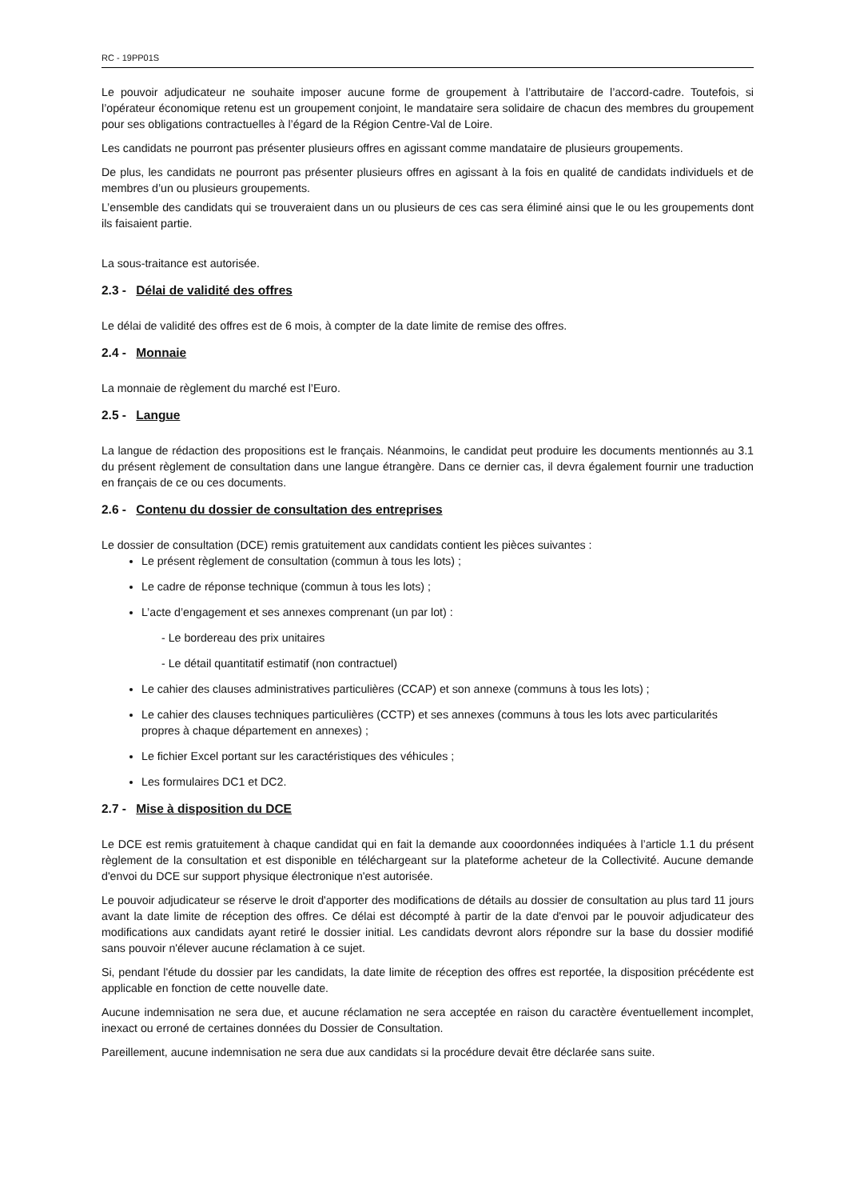RC - 19PP01S
Le pouvoir adjudicateur ne souhaite imposer aucune forme de groupement à l’attributaire de l’accord-cadre. Toutefois, si l’opérateur économique retenu est un groupement conjoint, le mandataire sera solidaire de chacun des membres du groupement pour ses obligations contractuelles à l’égard de la Région Centre-Val de Loire.
Les candidats ne pourront pas présenter plusieurs offres en agissant comme mandataire de plusieurs groupements.
De plus, les candidats ne pourront pas présenter plusieurs offres en agissant à la fois en qualité de candidats individuels et de membres d’un ou plusieurs groupements.
L’ensemble des candidats qui se trouveraient dans un ou plusieurs de ces cas sera éliminé ainsi que le ou les groupements dont ils faisaient partie.
La sous-traitance est autorisée.
2.3 - Délai de validité des offres
Le délai de validité des offres est de 6 mois, à compter de la date limite de remise des offres.
2.4 - Monnaie
La monnaie de règlement du marché est l’Euro.
2.5 - Langue
La langue de rédaction des propositions est le français. Néanmoins, le candidat peut produire les documents mentionnés au 3.1 du présent règlement de consultation dans une langue étrangère. Dans ce dernier cas, il devra également fournir une traduction en français de ce ou ces documents.
2.6 - Contenu du dossier de consultation des entreprises
Le dossier de consultation (DCE) remis gratuitement aux candidats contient les pièces suivantes :
Le présent règlement de consultation (commun à tous les lots) ;
Le cadre de réponse technique (commun à tous les lots) ;
L’acte d’engagement et ses annexes comprenant (un par lot) :
- Le bordereau des prix unitaires
- Le détail quantitatif estimatif (non contractuel)
Le cahier des clauses administratives particulières (CCAP) et son annexe (communs à tous les lots) ;
Le cahier des clauses techniques particulières (CCTP) et ses annexes (communs à tous les lots avec particularités propres à chaque département en annexes) ;
Le fichier Excel portant sur les caractéristiques des véhicules ;
Les formulaires DC1 et DC2.
2.7 - Mise à disposition du DCE
Le DCE est remis gratuitement à chaque candidat qui en fait la demande aux cooordonnées indiquées à l’article 1.1 du présent règlement de la consultation et est disponible en téléchargeant sur la plateforme acheteur de la Collectivité. Aucune demande d'envoi du DCE sur support physique électronique n'est autorisée.
Le pouvoir adjudicateur se réserve le droit d'apporter des modifications de détails au dossier de consultation au plus tard 11 jours avant la date limite de réception des offres. Ce délai est décompté à partir de la date d'envoi par le pouvoir adjudicateur des modifications aux candidats ayant retiré le dossier initial. Les candidats devront alors répondre sur la base du dossier modifié sans pouvoir n'élever aucune réclamation à ce sujet.
Si, pendant l'étude du dossier par les candidats, la date limite de réception des offres est reportée, la disposition précédente est applicable en fonction de cette nouvelle date.
Aucune indemnisation ne sera due, et aucune réclamation ne sera acceptée en raison du caractère éventuellement incomplet, inexact ou erroné de certaines données du Dossier de Consultation.
Pareillement, aucune indemnisation ne sera due aux candidats si la procédure devait être déclarée sans suite.